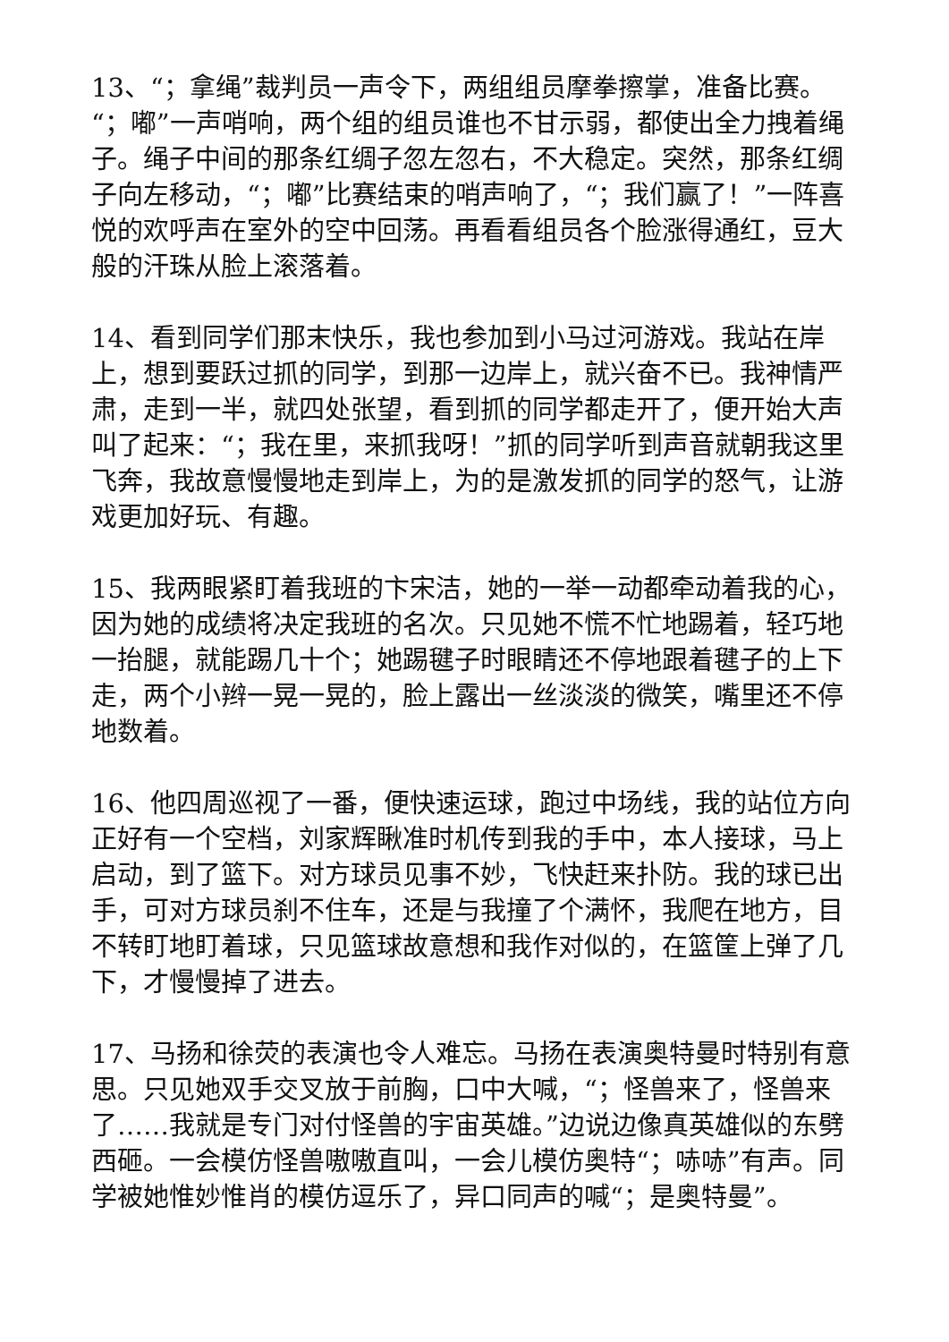13、“；拿绳”裁判员一声令下，两组组员摩拳擦掌，准备比赛。“；嘟”一声哨响，两个组的组员谁也不甘示弱，都使出全力拽着绳子。绳子中间的那条红绸子忽左忽右，不大稳定。突然，那条红绸子向左移动，“；嘟”比赛结束的哨声响了，“；我们赢了！”一阵喜悦的欢呼声在室外的空中回荡。再看看组员各个脸涨得通红，豆大般的汗珠从脸上滚落着。
14、看到同学们那末快乐，我也参加到小马过河游戏。我站在岸上，想到要跃过抓的同学，到那一边岸上，就兴奋不已。我神情严肃，走到一半，就四处张望，看到抓的同学都走开了，便开始大声叫了起来：“；我在里，来抓我呀！”抓的同学听到声音就朝我这里飞奔，我故意慢慢地走到岸上，为的是激发抓的同学的怒气，让游戏更加好玩、有趣。
15、我两眼紧盯着我班的卞宋洁，她的一举一动都牵动着我的心，因为她的成绩将决定我班的名次。只见她不慌不忙地踢着，轻巧地一抬腿，就能踢几十个；她踢毽子时眼睛还不停地跟着毽子的上下走，两个小辫一晃一晃的，脸上露出一丝淡淡的微笑，嘴里还不停地数着。
16、他四周巡视了一番，便快速运球，跑过中场线，我的站位方向正好有一个空档，刘家辉瞅准时机传到我的手中，本人接球，马上启动，到了篮下。对方球员见事不妙，飞快赶来扑防。我的球已出手，可对方球员刹不住车，还是与我撞了个满怀，我爬在地方，目不转盯地盯着球，只见篮球故意想和我作对似的，在篮筐上弹了几下，才慢慢掉了进去。
17、马扬和徐荧的表演也令人难忘。马扬在表演奥特曼时特别有意思。只见她双手交叉放于前胸，口中大喊，“；怪兽来了，怪兽来了……我就是专门对付怪兽的宇宙英雄。”边说边像真英雄似的东劈西砸。一会模仿怪兽嗷嗷直叫，一会儿模仿奥特“；哧哧”有声。同学被她惟妙惟肖的模仿逗乐了，异口同声的喊“；是奥特曼”。